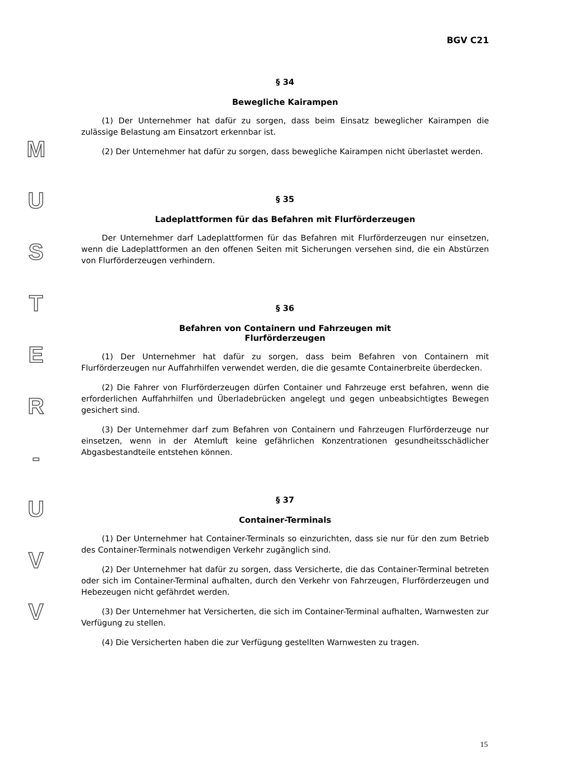M
U
S
T
E
R
-
U
V
V
BGV C21
§ 34
Bewegliche Kairampen
(1) Der Unternehmer hat dafür zu sorgen, dass beim Einsatz beweglicher Kairampen die zulässige Belastung am Einsatzort erkennbar ist.
(2) Der Unternehmer hat dafür zu sorgen, dass bewegliche Kairampen nicht überlastet werden.
§ 35
Ladeplattformen für das Befahren mit Flurförderzeugen
Der Unternehmer darf Ladeplattformen für das Befahren mit Flurförderzeugen nur einsetzen, wenn die Ladeplattformen an den offenen Seiten mit Sicherungen versehen sind, die ein Abstürzen von Flurförderzeugen verhindern.
§ 36
Befahren von Containern und Fahrzeugen mit
Flurförderzeugen
(1) Der Unternehmer hat dafür zu sorgen, dass beim Befahren von Containern mit Flurförderzeugen nur Auffahrhilfen verwendet werden, die die gesamte Containerbreite überdecken.
(2) Die Fahrer von Flurförderzeugen dürfen Container und Fahrzeuge erst befahren, wenn die erforderlichen Auffahrhilfen und Überladebrücken angelegt und gegen unbeabsichtigtes Bewegen gesichert sind.
(3) Der Unternehmer darf zum Befahren von Containern und Fahrzeugen Flurförderzeuge nur einsetzen, wenn in der Atemluft keine gefährlichen Konzentrationen gesundheitsschädlicher Abgasbestandteile entstehen können.
§ 37
Container-Terminals
(1) Der Unternehmer hat Container-Terminals so einzurichten, dass sie nur für den zum Betrieb des Container-Terminals notwendigen Verkehr zugänglich sind.
(2) Der Unternehmer hat dafür zu sorgen, dass Versicherte, die das Container-Terminal betreten oder sich im Container-Terminal aufhalten, durch den Verkehr von Fahrzeugen, Flurförderzeugen und Hebezeugen nicht gefährdet werden.
(3) Der Unternehmer hat Versicherten, die sich im Container-Terminal aufhalten, Warnwesten zur Verfügung zu stellen.
(4) Die Versicherten haben die zur Verfügung gestellten Warnwesten zu tragen.
15